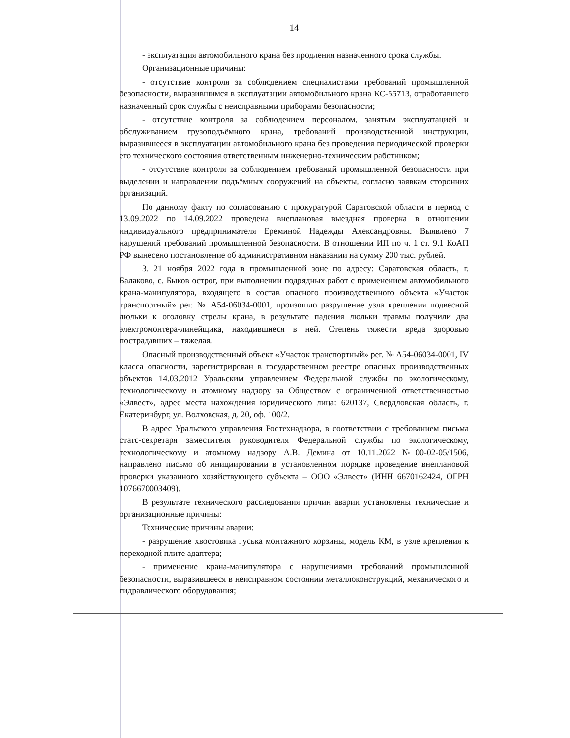14
- эксплуатация автомобильного крана без продления назначенного срока службы.
Организационные причины:
- отсутствие контроля за соблюдением специалистами требований промышленной безопасности, выразившимся в эксплуатации автомобильного крана КС-55713, отработавшего назначенный срок службы с неисправными приборами безопасности;
- отсутствие контроля за соблюдением персоналом, занятым эксплуатацией и обслуживанием грузоподъёмного крана, требований производственной инструкции, выразившееся в эксплуатации автомобильного крана без проведения периодической проверки его технического состояния ответственным инженерно-техническим работником;
- отсутствие контроля за соблюдением требований промышленной безопасности при выделении и направлении подъёмных сооружений на объекты, согласно заявкам сторонних организаций.
По данному факту по согласованию с прокуратурой Саратовской области в период с 13.09.2022 по 14.09.2022 проведена внеплановая выездная проверка в отношении индивидуального предпринимателя Ереминой Надежды Александровны. Выявлено 7 нарушений требований промышленной безопасности. В отношении ИП по ч. 1 ст. 9.1 КоАП РФ вынесено постановление об административном наказании на сумму 200 тыс. рублей.
3. 21 ноября 2022 года в промышленной зоне по адресу: Саратовская область, г. Балаково, с. Быков острог, при выполнении подрядных работ с применением автомобильного крана-манипулятора, входящего в состав опасного производственного объекта «Участок транспортный» рег. № А54-06034-0001, произошло разрушение узла крепления подвесной люльки к оголовку стрелы крана, в результате падения люльки травмы получили два электромонтера-линейщика, находившиеся в ней. Степень тяжести вреда здоровью пострадавших – тяжелая.
Опасный производственный объект «Участок транспортный» рег. № А54-06034-0001, IV класса опасности, зарегистрирован в государственном реестре опасных производственных объектов 14.03.2012 Уральским управлением Федеральной службы по экологическому, технологическому и атомному надзору за Обществом с ограниченной ответственностью «Элвест», адрес места нахождения юридического лица: 620137, Свердловская область, г. Екатеринбург, ул. Волховская, д. 20, оф. 100/2.
В адрес Уральского управления Ростехнадзора, в соответствии с требованием письма статс-секретаря заместителя руководителя Федеральной службы по экологическому, технологическому и атомному надзору А.В. Демина от 10.11.2022 №00-02-05/1506, направлено письмо об инициировании в установленном порядке проведение внеплановой проверки указанного хозяйствующего субъекта – ООО «Элвест» (ИНН 6670162424, ОГРН 1076670003409).
В результате технического расследования причин аварии установлены технические и организационные причины:
Технические причины аварии:
- разрушение хвостовика гуська монтажного корзины, модель КМ, в узле крепления к переходной плите адаптера;
- применение крана-манипулятора с нарушениями требований промышленной безопасности, выразившееся в неисправном состоянии металлоконструкций, механического и гидравлического оборудования;